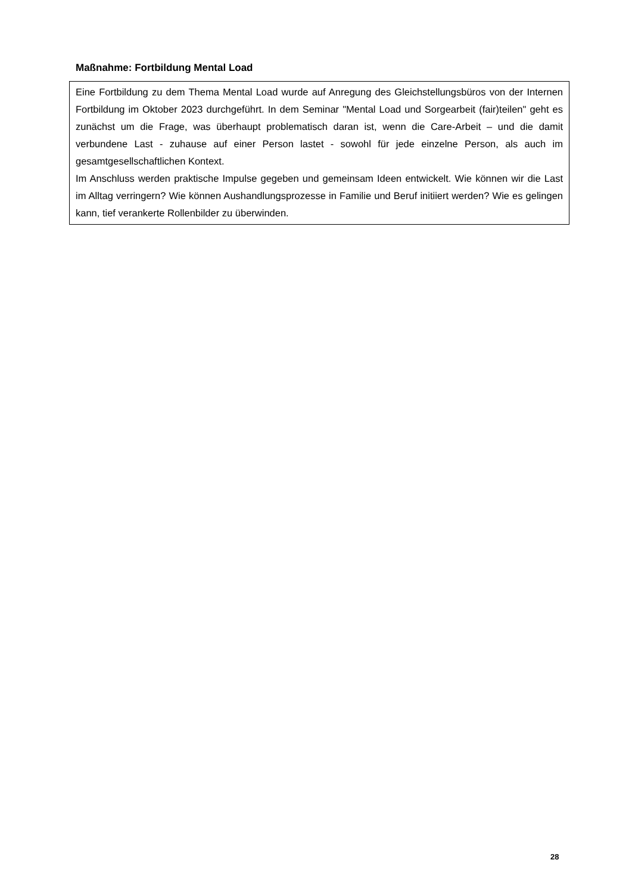Maßnahme: Fortbildung Mental Load
Eine Fortbildung zu dem Thema Mental Load wurde auf Anregung des Gleichstellungsbüros von der Internen Fortbildung im Oktober 2023 durchgeführt. In dem Seminar "Mental Load und Sorgearbeit (fair)teilen" geht es zunächst um die Frage, was überhaupt problematisch daran ist, wenn die Care-Arbeit – und die damit verbundene Last - zuhause auf einer Person lastet - sowohl für jede einzelne Person, als auch im gesamtgesellschaftlichen Kontext.
Im Anschluss werden praktische Impulse gegeben und gemeinsam Ideen entwickelt. Wie können wir die Last im Alltag verringern? Wie können Aushandlungsprozesse in Familie und Beruf initiiert werden? Wie es gelingen kann, tief verankerte Rollenbilder zu überwinden.
28